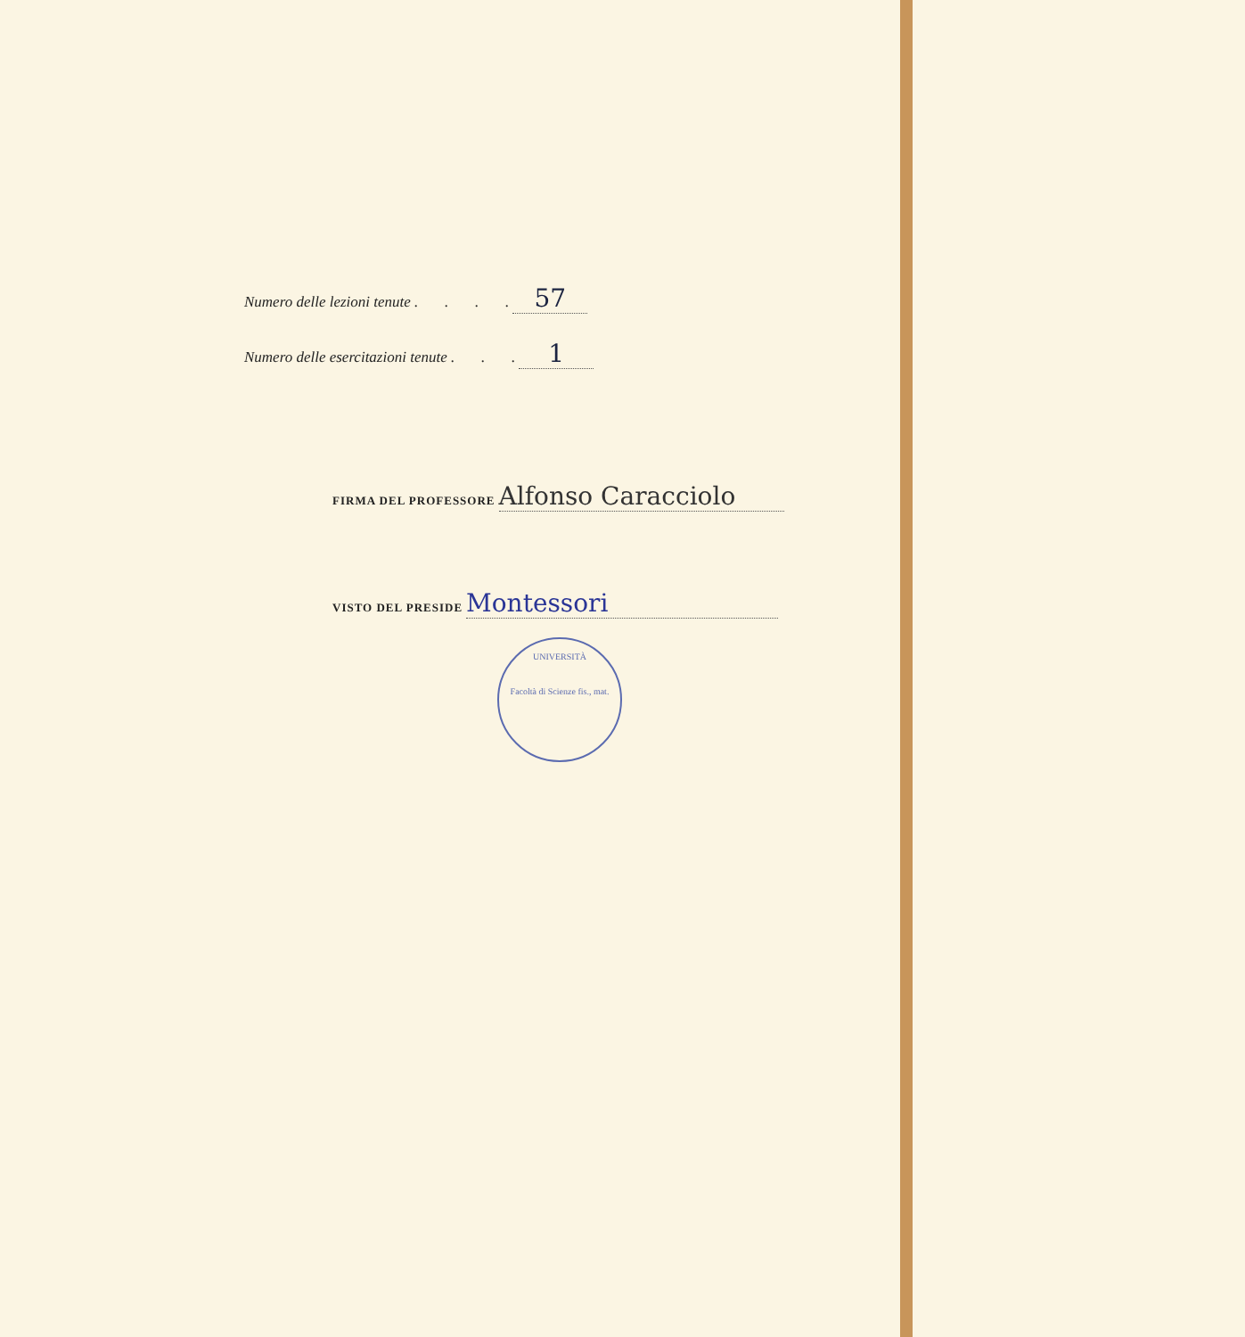Numero delle lezioni tenute . . . . 57
Numero delle esercitazioni tenute . . . 1
FIRMA DEL PROFESSORE Alfonso Caracciolo
VISTO DEL PRESIDE Montessori
UNIVERSITÀ
Facoltà di Scienze fis., mat.